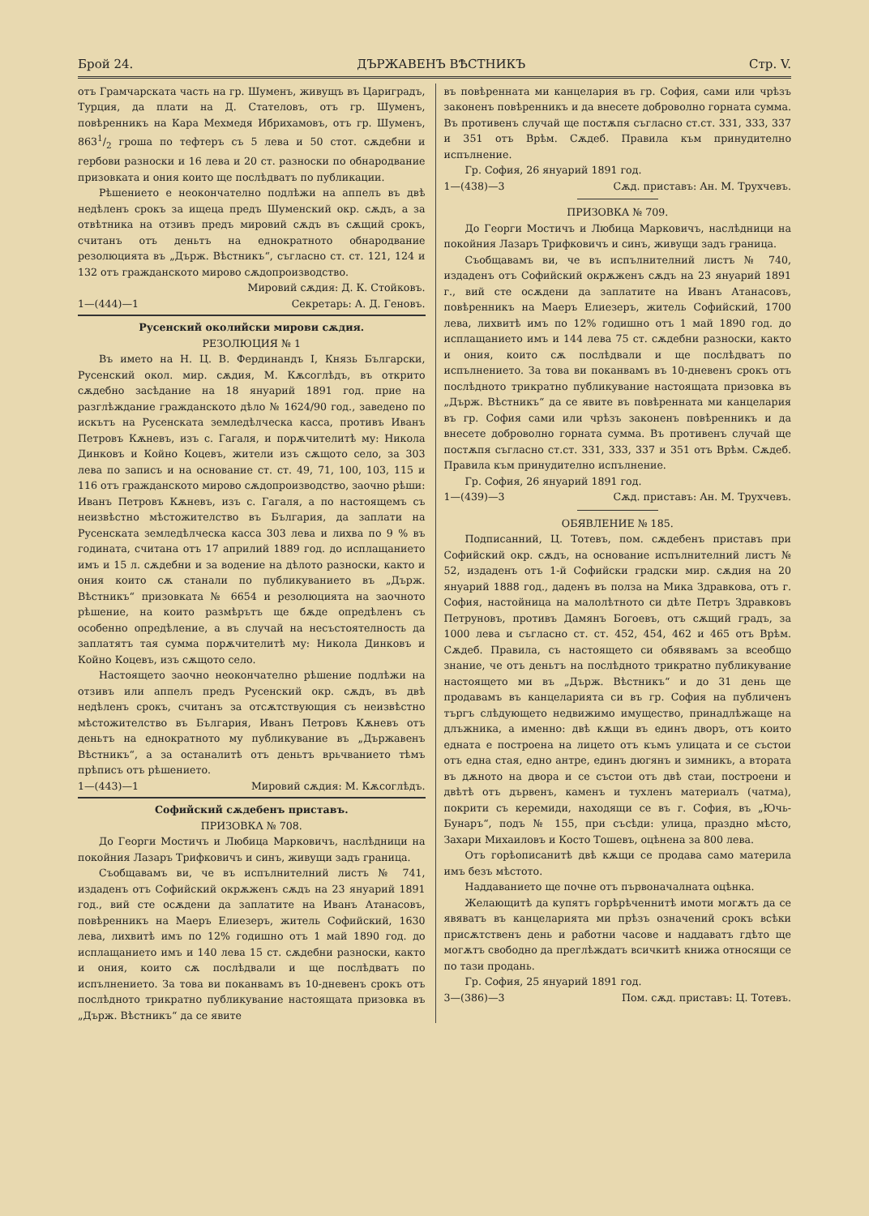Брой 24. ДЪРЖАВЕНЪ ВѢСТНИКЪ Стр. V.
отъ Грамчарската часть на гр. Шуменъ, живущъ въ Цариградъ, Турция, да плати на Д. Стателовъ, отъ гр. Шуменъ, повѣренникъ на Кара Мехмедя Ибрихамовъ, отъ гр. Шуменъ, 8631/2 гроша по тефтеръ съ 5 лева и 50 стот. сѫдебни и гербови разноски и 16 лева и 20 ст. разноски по обнародвание призовката и ония които ще послѣдватъ по публикации.
Рѣшението е неокончателно подлѣжи на аппелъ въ двѣ недѣленъ срокъ за ищеца предъ Шуменский окр. сѫдъ, а за отвѣтника на отзивъ предъ мировий сѫдъ въ сѫщий срокъ, считанъ отъ деньтъ на еднократното обнародвание резолюцията въ „Държ. Вѣстникъ“, съгласно ст. ст. 121, 124 и 132 отъ гражданското мирово сѫдопроизводство.
Мировий сѫдия: Д. К. Стойковъ.
1—(444)—1 Секретарь: А. Д. Геновъ.
Русенский околийски мирови сѫдия.
РЕЗОЛЮЦИЯ № 1
Въ името на Н. Ц. В. Фердинандъ I, Князь Български, Русенский окол. мир. сѫдия, М. Кѫсоглѣдъ, въ открито сѫдебно засѣдание на 18 януарий 1891 год. прие на разглѣждание гражданското дѣло № 1624/90 год., заведено по искътъ на Русенската земледѣлческа касса, противъ Иванъ Петровъ Кѫневъ, изъ с. Гагаля, и порѫчителитѣ му: Никола Динковъ и Койно Коцевъ, жители изъ сѫщото село, за 303 лева по записъ и на основание ст. ст. 49, 71, 100, 103, 115 и 116 отъ гражданското мирово сѫдопроизводство, заочно рѣши: Иванъ Петровъ Кѫневъ, изъ с. Гагаля, а по настоящемъ съ неизвѣстно мѣстожителство въ България, да заплати на Русенската земледѣлческа касса 303 лева и лихва по 9 % въ годината, считана отъ 17 априлий 1889 год. до исплащанието имъ и 15 л. сѫдебни и за водение на дѣлото разноски, както и ония които сѫ станали по публикуванието въ „Държ. Вѣстникъ“ призовката № 6654 и резолюцията на заочното рѣшение, на които размѣрътъ ще бѫде опредѣленъ съ особенно опредѣление, а въ случай на несъстоятелность да заплатятъ тая сумма порѫчителитѣ му: Никола Динковъ и Койно Коцевъ, изъ сѫщото село.
Настоящето заочно неокончателно рѣшение подлѣжи на отзивъ или аппелъ предъ Русенский окр. сѫдъ, въ двѣ недѣленъ срокъ, считанъ за отсѫтствующия съ неизвѣстно мѣстожителство въ България, Иванъ Петровъ Кѫневъ отъ деньтъ на еднократното му публикувание въ „Държавенъ Вѣстникъ“, а за останалитѣ отъ деньтъ врьчванието тѣмъ прѣписъ отъ рѣшението.
1—(443)—1 Мировий сѫдия: М. Кѫсоглѣдъ.
Софийский сѫдебенъ приставъ.
ПРИЗОВКА № 708.
До Георги Мостичъ и Любица Марковичъ, наслѣдници на покойния Лазаръ Трифковичъ и синъ, живущи задъ граница.
Съобщавамъ ви, че въ испълнителний листъ № 741, издаденъ отъ Софийский окрѫженъ сѫдъ на 23 януарий 1891 год., вий сте осѫдени да заплатите на Иванъ Атанасовъ, повѣренникъ на Маеръ Елиезеръ, житель Софийский, 1630 лева, лихвитѣ имъ по 12% годишно отъ 1 май 1890 год. до исплащанието имъ и 140 лева 15 ст. сѫдебни разноски, както и ония, които сѫ послѣдвали и ще послѣдватъ по испълнението. За това ви поканвамъ въ 10-дневенъ срокъ отъ послѣдното трикратно публикувание настоящата призовка въ „Държ. Вѣстникъ“ да се явите
въ повѣренната ми канцелария въ гр. София, сами или чрѣзъ законенъ повѣренникъ и да внесете доброволно горната сумма. Въ противенъ случай ще постѫпя съгласно ст.ст. 331, 333, 337 и 351 отъ Врѣм. Сѫдеб. Правила към принудително испълнение.
Гр. София, 26 януарий 1891 год.
1—(438)—3 Сѫд. приставъ: Ан. М. Трухчевъ.
ПРИЗОВКА № 709.
До Георги Мостичъ и Любица Марковичъ, наслѣдници на покойния Лазаръ Трифковичъ и синъ, живущи задъ граница.
Съобщавамъ ви, че въ испълнителний листъ № 740, издаденъ отъ Софийский окрѫженъ сѫдъ на 23 януарий 1891 г., вий сте осѫдени да заплатите на Иванъ Атанасовъ, повѣренникъ на Маеръ Елиезеръ, житель Софийский, 1700 лева, лихвитѣ имъ по 12% годишно отъ 1 май 1890 год. до исплащанието имъ и 144 лева 75 ст. сѫдебни разноски, както и ония, които сѫ послѣдвали и ще послѣдватъ по испълнението. За това ви поканвамъ въ 10-дневенъ срокъ отъ послѣдното трикратно публикувание настоящата призовка въ „Държ. Вѣстникъ“ да се явите въ повѣренната ми канцелария въ гр. София сами или чрѣзъ законенъ повѣренникъ и да внесете доброволно горната сумма. Въ противенъ случай ще постѫпя съгласно ст.ст. 331, 333, 337 и 351 отъ Врѣм. Сѫдеб. Правила към принудително испълнение.
Гр. София, 26 януарий 1891 год.
1—(439)—3 Сѫд. приставъ: Ан. М. Трухчевъ.
ОБЯВЛЕНИЕ № 185.
Подписанний, Ц. Тотевъ, пом. сѫдебенъ приставъ при Софийский окр. сѫдъ, на основание испълнителний листъ № 52, издаденъ отъ 1-й Софийски градски мир. сѫдия на 20 януарий 1888 год., даденъ въ полза на Мика Здравкова, отъ г. София, настойница на малолѣтното си дѣте Петръ Здравковъ Петруновъ, противъ Дамянъ Богоевъ, отъ сѫщий градъ, за 1000 лева и съгласно ст. ст. 452, 454, 462 и 465 отъ Врѣм. Сѫдеб. Правила, съ настоящето си обявявамъ за всеобщо знание, че отъ деньтъ на послѣдното трикратно публикувание настоящето ми въ „Държ. Вѣстникъ“ и до 31 день ще продавамъ въ канцеларията си въ гр. София на публиченъ търгъ слѣдующето недвижимо имущество, принадлѣжаще на длъжника, а именно: двѣ кѫщи въ единъ дворъ, отъ които едната е построена на лицето отъ къмъ улицата и се състои отъ една стая, едно антре, единъ дюгянъ и зимникъ, а втората въ дѫното на двора и се състои отъ двѣ стаи, построени и двѣтѣ отъ дървенъ, каменъ и тухленъ материалъ (чатма), покрити съ керемиди, находящи се въ г. София, въ „Ючь-Бунаръ“, подъ № 155, при съсѣди: улица, праздно мѣсто, Захари Михаиловъ и Косто Тошевъ, оцѣнена за 800 лева.
Отъ горѣописанитѣ двѣ кѫщи се продава само материла имъ безъ мѣстото.
Наддаванието ще почне отъ първоначалната оцѣнка.
Желающитѣ да купятъ горѣрѣченнитѣ имоти могѫтъ да се явяватъ въ канцеларията ми прѣзъ означений срокъ всѣки присѫтственъ день и работни часове и наддаватъ гдѣто ще могѫтъ свободно да преглѣждатъ всичкитѣ книжа относящи се по тази продань.
Гр. София, 25 януарий 1891 год.
3—(386)—3 Пом. сѫд. приставъ: Ц. Тотевъ.